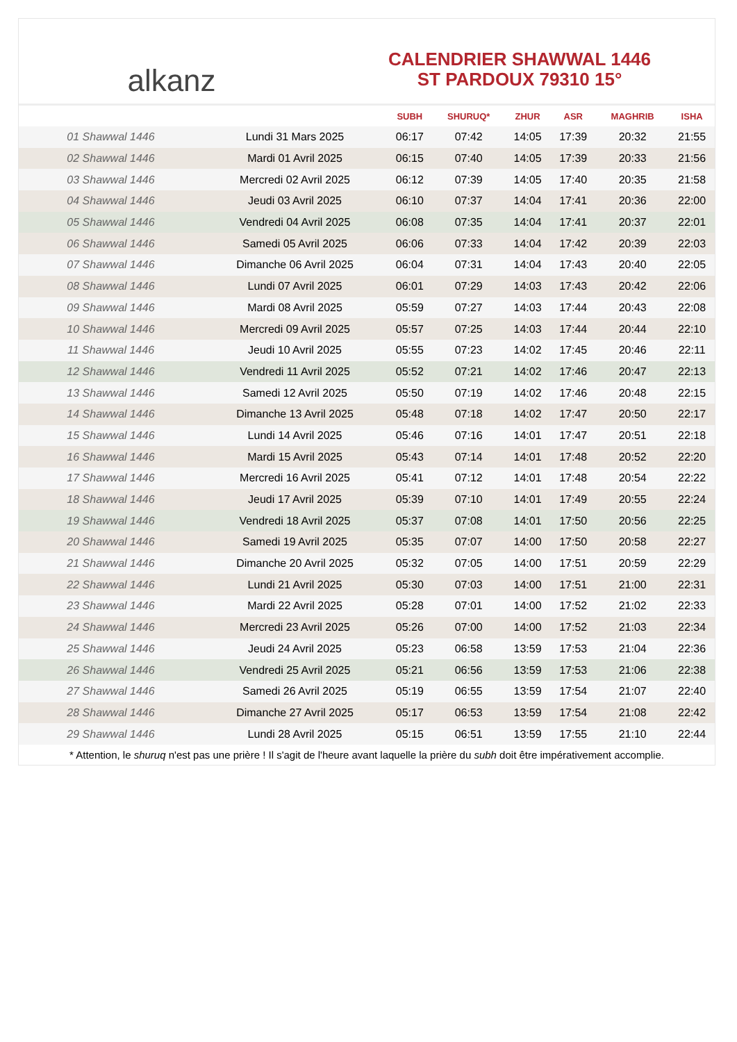alkanz
CALENDRIER SHAWWAL 1446
ST PARDOUX 79310 15°
| | | SUBH | SHURUQ* | ZHUR | ASR | MAGHRIB | ISHA |
| --- | --- | --- | --- | --- | --- | --- | --- |
| 01 Shawwal 1446 | Lundi 31 Mars 2025 | 06:17 | 07:42 | 14:05 | 17:39 | 20:32 | 21:55 |
| 02 Shawwal 1446 | Mardi 01 Avril 2025 | 06:15 | 07:40 | 14:05 | 17:39 | 20:33 | 21:56 |
| 03 Shawwal 1446 | Mercredi 02 Avril 2025 | 06:12 | 07:39 | 14:05 | 17:40 | 20:35 | 21:58 |
| 04 Shawwal 1446 | Jeudi 03 Avril 2025 | 06:10 | 07:37 | 14:04 | 17:41 | 20:36 | 22:00 |
| 05 Shawwal 1446 | Vendredi 04 Avril 2025 | 06:08 | 07:35 | 14:04 | 17:41 | 20:37 | 22:01 |
| 06 Shawwal 1446 | Samedi 05 Avril 2025 | 06:06 | 07:33 | 14:04 | 17:42 | 20:39 | 22:03 |
| 07 Shawwal 1446 | Dimanche 06 Avril 2025 | 06:04 | 07:31 | 14:04 | 17:43 | 20:40 | 22:05 |
| 08 Shawwal 1446 | Lundi 07 Avril 2025 | 06:01 | 07:29 | 14:03 | 17:43 | 20:42 | 22:06 |
| 09 Shawwal 1446 | Mardi 08 Avril 2025 | 05:59 | 07:27 | 14:03 | 17:44 | 20:43 | 22:08 |
| 10 Shawwal 1446 | Mercredi 09 Avril 2025 | 05:57 | 07:25 | 14:03 | 17:44 | 20:44 | 22:10 |
| 11 Shawwal 1446 | Jeudi 10 Avril 2025 | 05:55 | 07:23 | 14:02 | 17:45 | 20:46 | 22:11 |
| 12 Shawwal 1446 | Vendredi 11 Avril 2025 | 05:52 | 07:21 | 14:02 | 17:46 | 20:47 | 22:13 |
| 13 Shawwal 1446 | Samedi 12 Avril 2025 | 05:50 | 07:19 | 14:02 | 17:46 | 20:48 | 22:15 |
| 14 Shawwal 1446 | Dimanche 13 Avril 2025 | 05:48 | 07:18 | 14:02 | 17:47 | 20:50 | 22:17 |
| 15 Shawwal 1446 | Lundi 14 Avril 2025 | 05:46 | 07:16 | 14:01 | 17:47 | 20:51 | 22:18 |
| 16 Shawwal 1446 | Mardi 15 Avril 2025 | 05:43 | 07:14 | 14:01 | 17:48 | 20:52 | 22:20 |
| 17 Shawwal 1446 | Mercredi 16 Avril 2025 | 05:41 | 07:12 | 14:01 | 17:48 | 20:54 | 22:22 |
| 18 Shawwal 1446 | Jeudi 17 Avril 2025 | 05:39 | 07:10 | 14:01 | 17:49 | 20:55 | 22:24 |
| 19 Shawwal 1446 | Vendredi 18 Avril 2025 | 05:37 | 07:08 | 14:01 | 17:50 | 20:56 | 22:25 |
| 20 Shawwal 1446 | Samedi 19 Avril 2025 | 05:35 | 07:07 | 14:00 | 17:50 | 20:58 | 22:27 |
| 21 Shawwal 1446 | Dimanche 20 Avril 2025 | 05:32 | 07:05 | 14:00 | 17:51 | 20:59 | 22:29 |
| 22 Shawwal 1446 | Lundi 21 Avril 2025 | 05:30 | 07:03 | 14:00 | 17:51 | 21:00 | 22:31 |
| 23 Shawwal 1446 | Mardi 22 Avril 2025 | 05:28 | 07:01 | 14:00 | 17:52 | 21:02 | 22:33 |
| 24 Shawwal 1446 | Mercredi 23 Avril 2025 | 05:26 | 07:00 | 14:00 | 17:52 | 21:03 | 22:34 |
| 25 Shawwal 1446 | Jeudi 24 Avril 2025 | 05:23 | 06:58 | 13:59 | 17:53 | 21:04 | 22:36 |
| 26 Shawwal 1446 | Vendredi 25 Avril 2025 | 05:21 | 06:56 | 13:59 | 17:53 | 21:06 | 22:38 |
| 27 Shawwal 1446 | Samedi 26 Avril 2025 | 05:19 | 06:55 | 13:59 | 17:54 | 21:07 | 22:40 |
| 28 Shawwal 1446 | Dimanche 27 Avril 2025 | 05:17 | 06:53 | 13:59 | 17:54 | 21:08 | 22:42 |
| 29 Shawwal 1446 | Lundi 28 Avril 2025 | 05:15 | 06:51 | 13:59 | 17:55 | 21:10 | 22:44 |
* Attention, le shuruq n'est pas une prière ! Il s'agit de l'heure avant laquelle la prière du subh doit être impérativement accomplie.